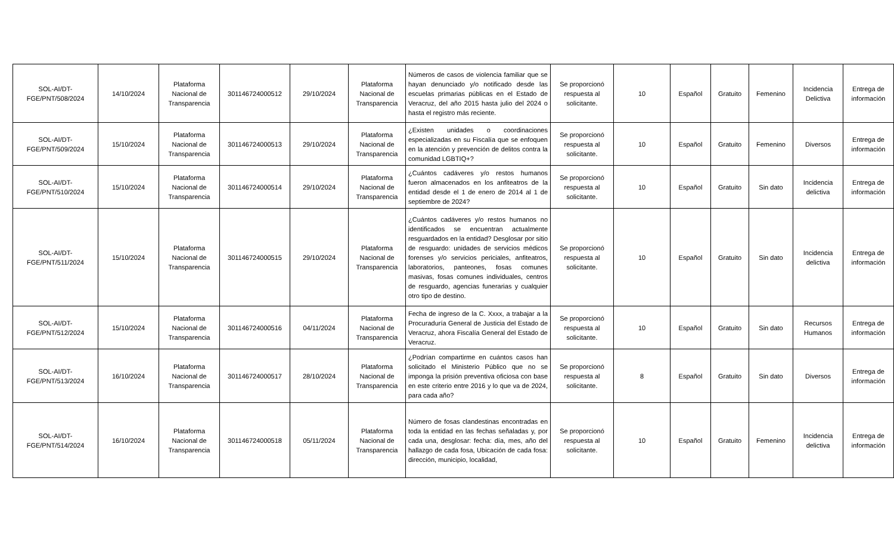| SOL-AI/DT-FGE/PNT/508/2024 | 14/10/2024 | Plataforma Nacional de Transparencia | 301146724000512 | 29/10/2024 | Plataforma Nacional de Transparencia | Números de casos de violencia familiar que se hayan denunciado y/o notificado desde las escuelas primarias públicas en el Estado de Veracruz, del año 2015 hasta julio del 2024 o hasta el registro más reciente. | Se proporcionó respuesta al solicitante. | 10 | Español | Gratuito | Femenino | Incidencia Delictiva | Entrega de información |
| SOL-AI/DT-FGE/PNT/509/2024 | 15/10/2024 | Plataforma Nacional de Transparencia | 301146724000513 | 29/10/2024 | Plataforma Nacional de Transparencia | ¿Existen unidades o coordinaciones especializadas en su Fiscalía que se enfoquen en la atención y prevención de delitos contra la comunidad LGBTIQ+? | Se proporcionó respuesta al solicitante. | 10 | Español | Gratuito | Femenino | Diversos | Entrega de información |
| SOL-AI/DT-FGE/PNT/510/2024 | 15/10/2024 | Plataforma Nacional de Transparencia | 301146724000514 | 29/10/2024 | Plataforma Nacional de Transparencia | ¿Cuántos cadáveres y/o restos humanos fueron almacenados en los anfiteatros de la entidad desde el 1 de enero de 2014 al 1 de septiembre de 2024? | Se proporcionó respuesta al solicitante. | 10 | Español | Gratuito | Sin dato | Incidencia delictiva | Entrega de información |
| SOL-AI/DT-FGE/PNT/511/2024 | 15/10/2024 | Plataforma Nacional de Transparencia | 301146724000515 | 29/10/2024 | Plataforma Nacional de Transparencia | ¿Cuántos cadáveres y/o restos humanos no identificados se encuentran actualmente resguardados en la entidad? Desglosar por sitio de resguardo: unidades de servicios médicos forenses y/o servicios periciales, anfiteatros, laboratorios, panteones, fosas comunes masivas, fosas comunes individuales, centros de resguardo, agencias funerarias y cualquier otro tipo de destino. | Se proporcionó respuesta al solicitante. | 10 | Español | Gratuito | Sin dato | Incidencia delictiva | Entrega de información |
| SOL-AI/DT-FGE/PNT/512/2024 | 15/10/2024 | Plataforma Nacional de Transparencia | 301146724000516 | 04/11/2024 | Plataforma Nacional de Transparencia | Fecha de ingreso de la C. Xxxx, a trabajar a la Procuraduría General de Justicia del Estado de Veracruz, ahora Fiscalía General del Estado de Veracruz. | Se proporcionó respuesta al solicitante. | 10 | Español | Gratuito | Sin dato | Recursos Humanos | Entrega de información |
| SOL-AI/DT-FGE/PNT/513/2024 | 16/10/2024 | Plataforma Nacional de Transparencia | 301146724000517 | 28/10/2024 | Plataforma Nacional de Transparencia | ¿Podrían compartirme en cuántos casos han solicitado el Ministerio Público que no se imponga la prisión preventiva oficiosa con base en este criterio entre 2016 y lo que va de 2024, para cada año? | Se proporcionó respuesta al solicitante. | 8 | Español | Gratuito | Sin dato | Diversos | Entrega de información |
| SOL-AI/DT-FGE/PNT/514/2024 | 16/10/2024 | Plataforma Nacional de Transparencia | 301146724000518 | 05/11/2024 | Plataforma Nacional de Transparencia | Número de fosas clandestinas encontradas en toda la entidad en las fechas señaladas y, por cada una, desglosar: fecha: día, mes, año del hallazgo de cada fosa, Ubicación de cada fosa: dirección, municipio, localidad, | Se proporcionó respuesta al solicitante. | 10 | Español | Gratuito | Femenino | Incidencia delictiva | Entrega de información |